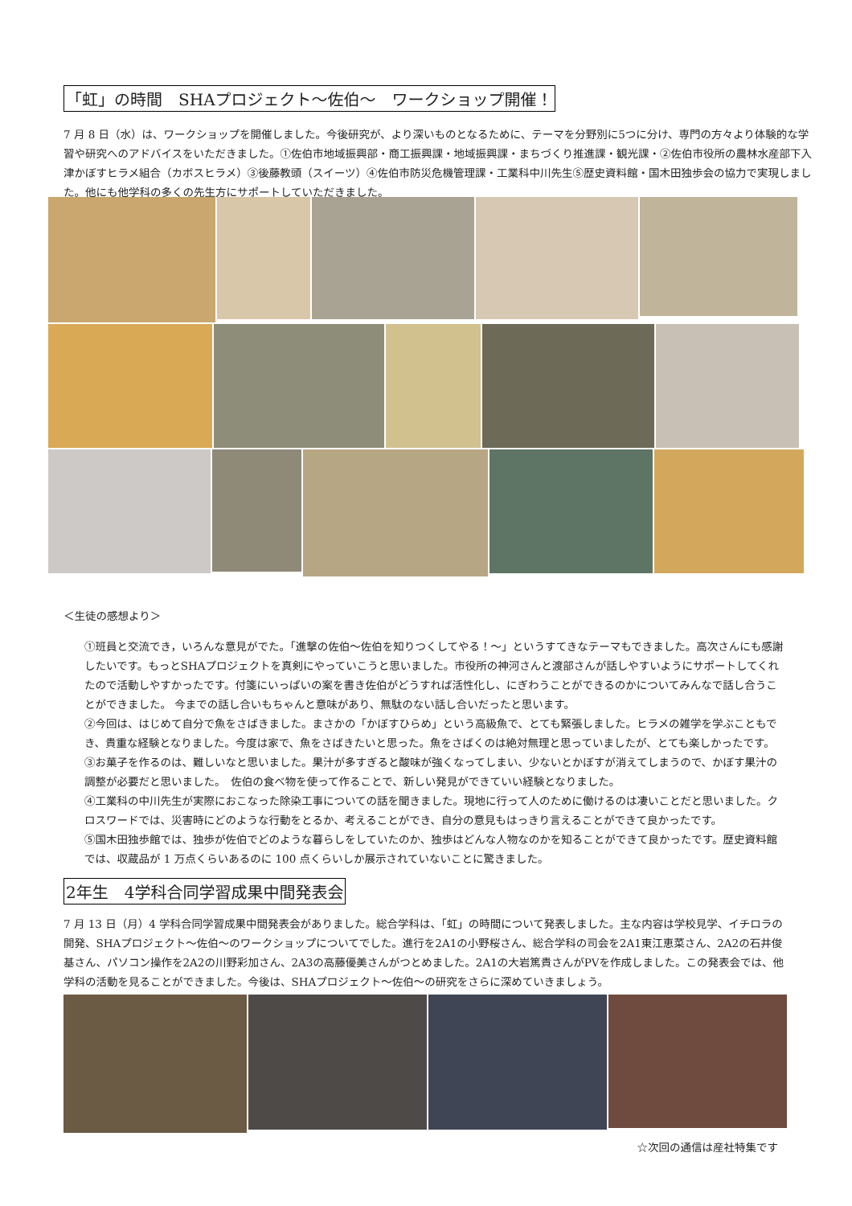「虹」の時間　SHAプロジェクト～佐伯～　ワークショップ開催！
7 月 8 日（水）は、ワークショップを開催しました。今後研究が、より深いものとなるために、テーマを分野別に5つに分け、専門の方々より体験的な学習や研究へのアドバイスをいただきました。①佐伯市地域振興部・商工振興課・地域振興課・まちづくり推進課・観光課・②佐伯市役所の農林水産部下入津かぼすヒラメ組合（カボスヒラメ）③後藤教頭（スイーツ）④佐伯市防災危機管理課・工業科中川先生⑤歴史資料館・国木田独歩会の協力で実現しました。他にも他学科の多くの先生方にサポートしていただきました。
＜生徒の感想より＞
①班員と交流でき，いろんな意見がでた。「進撃の佐伯～佐伯を知りつくしてやる！～」というすてきなテーマもできました。高次さんにも感謝したいです。もっとSHAプロジェクトを真剣にやっていこうと思いました。市役所の神河さんと渡部さんが話しやすいようにサポートしてくれたので活動しやすかったです。付箋にいっぱいの案を書き佐伯がどうすれば活性化し、にぎわうことができるのかについてみんなで話し合うことができました。 今までの話し合いもちゃんと意味があり、無駄のない話し合いだったと思います。
②今回は、はじめて自分で魚をさばきました。まさかの「かぼすひらめ」という高級魚で、とても緊張しました。ヒラメの雑学を学ぶこともでき、貴重な経験となりました。今度は家で、魚をさばきたいと思った。魚をさばくのは絶対無理と思っていましたが、とても楽しかったです。
③お菓子を作るのは、難しいなと思いました。果汁が多すぎると酸味が強くなってしまい、少ないとかぼすが消えてしまうので、かぼす果汁の調整が必要だと思いました。　佐伯の食べ物を使って作ることで、新しい発見ができていい経験となりました。
④工業科の中川先生が実際におこなった除染工事についての話を聞きました。現地に行って人のために働けるのは凄いことだと思いました。クロスワードでは、災害時にどのような行動をとるか、考えることができ、自分の意見もはっきり言えることができて良かったです。
⑤国木田独歩館では、独歩が佐伯でどのような暮らしをしていたのか、独歩はどんな人物なのかを知ることができて良かったです。歴史資料館では、収蔵品が 1 万点くらいあるのに 100 点くらいしか展示されていないことに驚きました。
2年生　4学科合同学習成果中間発表会
7 月 13 日（月）4 学科合同学習成果中間発表会がありました。総合学科は、「虹」の時間について発表しました。主な内容は学校見学、イチロラの開発、SHAプロジェクト～佐伯～のワークショップについてでした。進行を2A1の小野桜さん、総合学科の司会を2A1東江恵菜さん、2A2の石井俊基さん、パソコン操作を2A2の川野彩加さん、2A3の高藤優美さんがつとめました。2A1の大岩篤貴さんがPVを作成しました。この発表会では、他学科の活動を見ることができました。今後は、SHAプロジェクト～佐伯～の研究をさらに深めていきましょう。
☆次回の通信は産社特集です